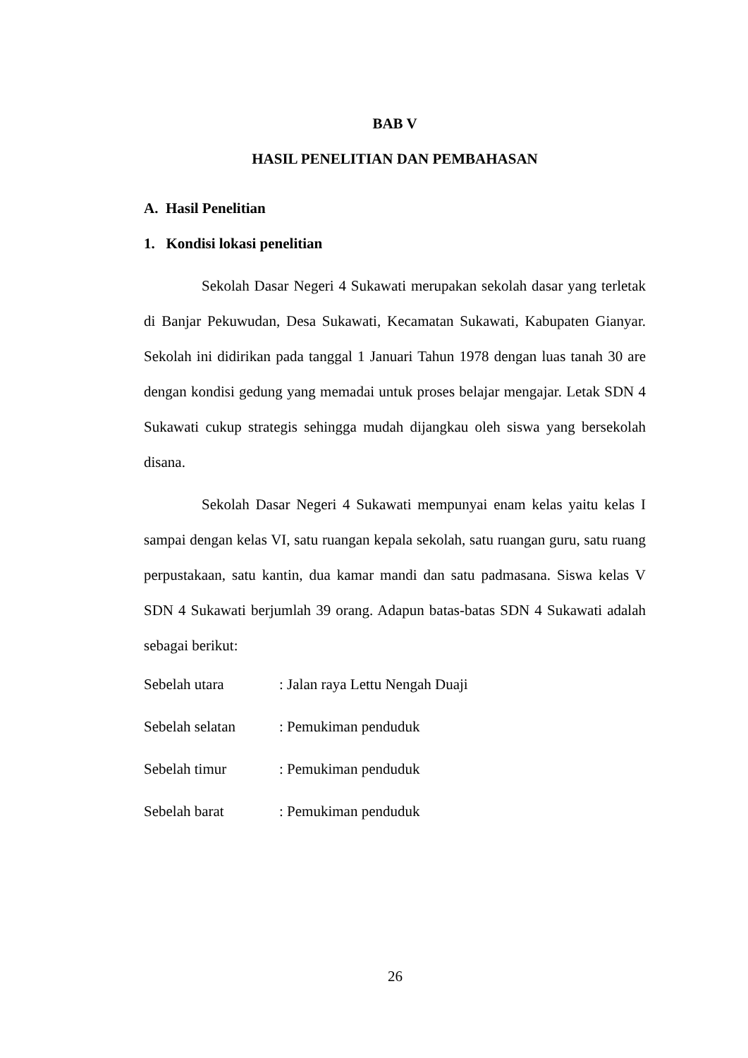BAB V
HASIL PENELITIAN DAN PEMBAHASAN
A. Hasil Penelitian
1. Kondisi lokasi penelitian
Sekolah Dasar Negeri 4 Sukawati merupakan sekolah dasar yang terletak di Banjar Pekuwudan, Desa Sukawati, Kecamatan Sukawati, Kabupaten Gianyar. Sekolah ini didirikan pada tanggal 1 Januari Tahun 1978 dengan luas tanah 30 are dengan kondisi gedung yang memadai untuk proses belajar mengajar. Letak SDN 4 Sukawati cukup strategis sehingga mudah dijangkau oleh siswa yang bersekolah disana.
Sekolah Dasar Negeri 4 Sukawati mempunyai enam kelas yaitu kelas I sampai dengan kelas VI, satu ruangan kepala sekolah, satu ruangan guru, satu ruang perpustakaan, satu kantin, dua kamar mandi dan satu padmasana. Siswa kelas V SDN 4 Sukawati berjumlah 39 orang. Adapun batas-batas SDN 4 Sukawati adalah sebagai berikut:
| Sebelah utara | : Jalan raya Lettu Nengah Duaji |
| Sebelah selatan | : Pemukiman penduduk |
| Sebelah timur | : Pemukiman penduduk |
| Sebelah barat | : Pemukiman penduduk |
26